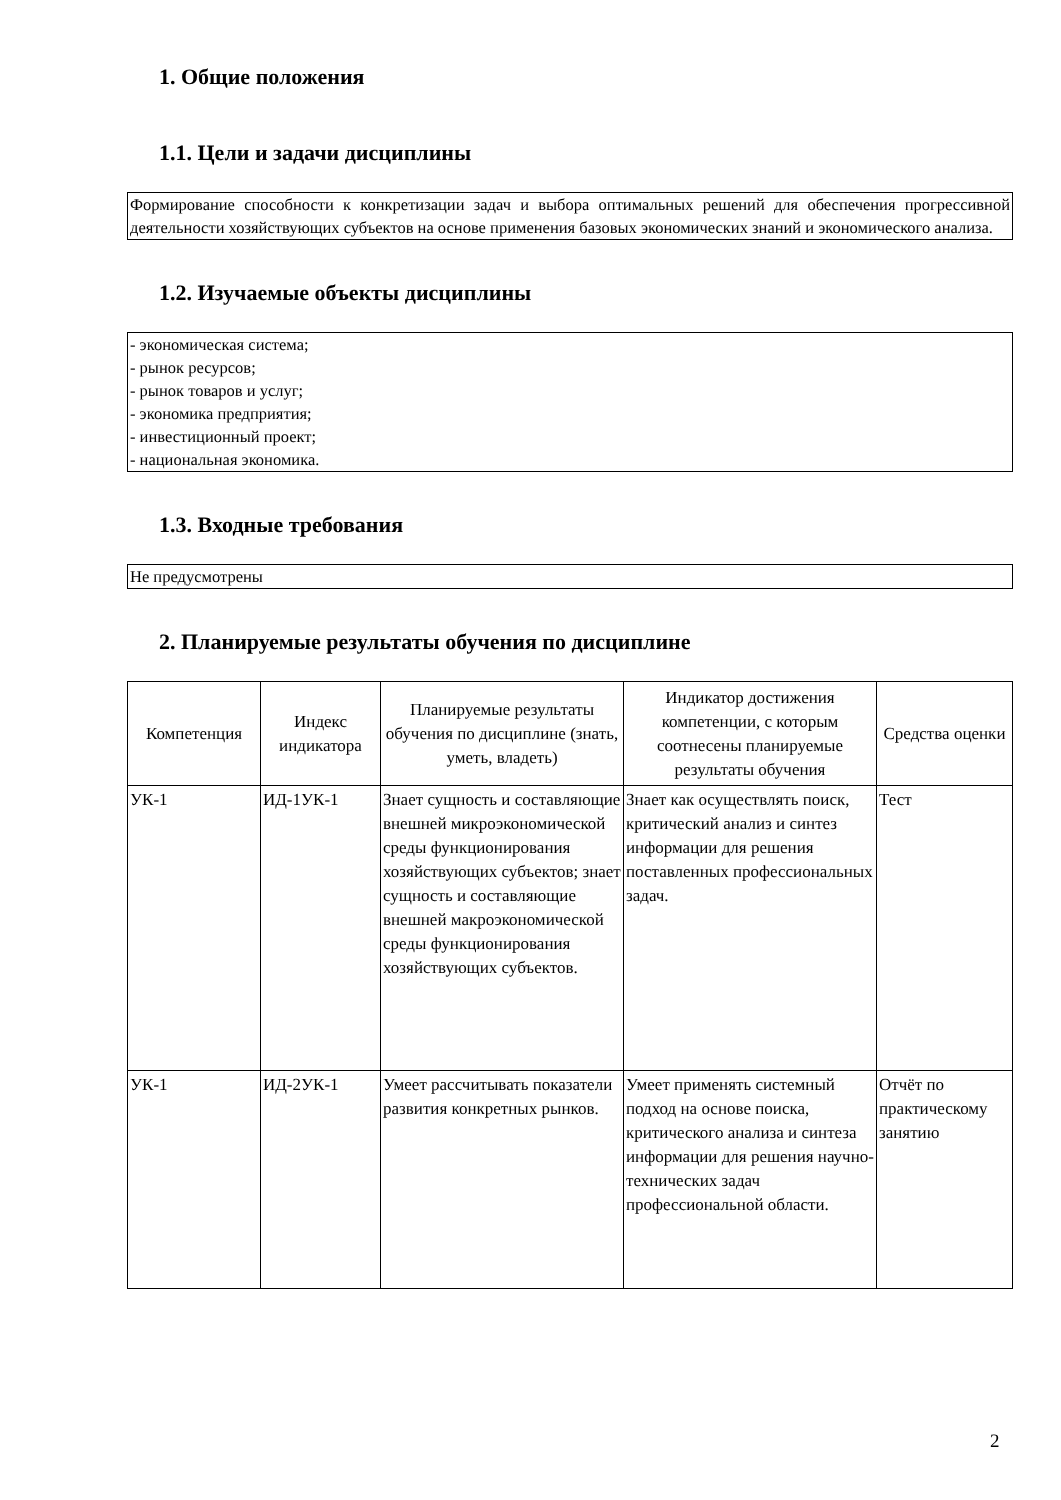1. Общие положения
1.1. Цели и задачи дисциплины
Формирование способности к конкретизации задач и выбора оптимальных решений для обеспечения прогрессивной деятельности хозяйствующих субъектов на основе применения базовых экономических знаний и экономического анализа.
1.2. Изучаемые объекты дисциплины
- экономическая система;
- рынок ресурсов;
- рынок товаров и услуг;
- экономика предприятия;
- инвестиционный проект;
- национальная экономика.
1.3. Входные требования
Не предусмотрены
2. Планируемые результаты обучения по дисциплине
| Компетенция | Индекс индикатора | Планируемые результаты обучения по дисциплине (знать, уметь, владеть) | Индикатор достижения компетенции, с которым соотнесены планируемые результаты обучения | Средства оценки |
| --- | --- | --- | --- | --- |
| УК-1 | ИД-1УК-1 | Знает сущность и составляющие внешней микроэкономической среды функционирования хозяйствующих субъектов; знает сущность и составляющие внешней макроэкономической среды функционирования хозяйствующих субъектов. | Знает как осуществлять поиск, критический анализ и синтез информации для решения поставленных профессиональных задач. | Тест |
| УК-1 | ИД-2УК-1 | Умеет рассчитывать показатели развития конкретных рынков. | Умеет применять системный подход на основе поиска, критического анализа и синтеза информации для решения научно-технических задач профессиональной области. | Отчёт по практическому занятию |
2